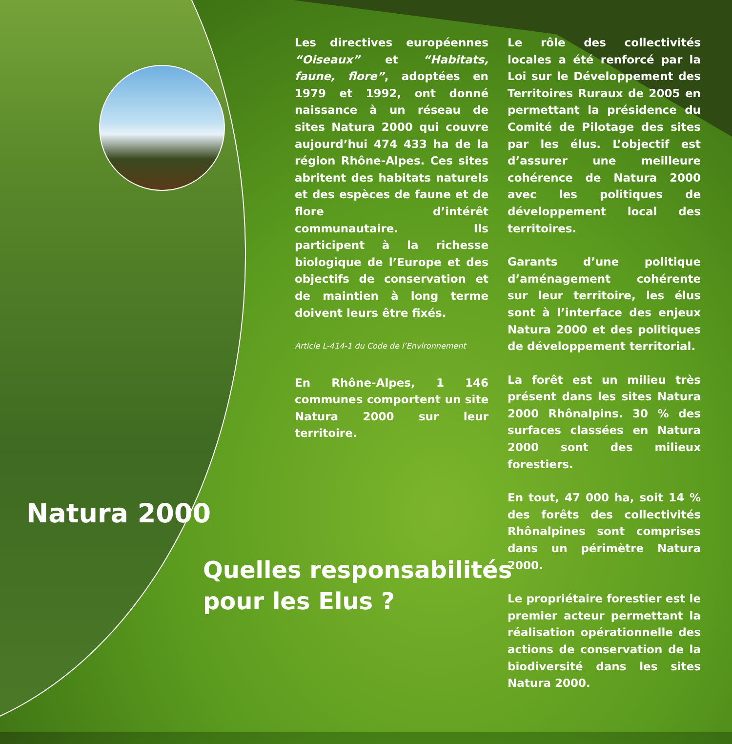Les directives européennes “Oiseaux” et “Habitats, faune, flore”, adoptées en 1979 et 1992, ont donné naissance à un réseau de sites Natura 2000 qui couvre aujourd’hui 474 433 ha de la région Rhône-Alpes. Ces sites abritent des habitats naturels et des espèces de faune et de flore d’intérêt communautaire. Ils participent à la richesse biologique de l’Europe et des objectifs de conservation et de maintien à long terme doivent leurs être fixés.
Article L-414-1 du Code de l’Environnement
En Rhône-Alpes, 1 146 communes comportent un site Natura 2000 sur leur territoire.
Le rôle des collectivités locales a été renforcé par la Loi sur le Développement des Territoires Ruraux de 2005 en permettant la présidence du Comité de Pilotage des sites par les élus. L’objectif est d’assurer une meilleure cohérence de Natura 2000 avec les politiques de développement local des territoires.
Garants d’une politique d’aménagement cohérente sur leur territoire, les élus sont à l’interface des enjeux Natura 2000 et des politiques de développement territorial.
La forêt est un milieu très présent dans les sites Natura 2000 Rhônalpins. 30 % des surfaces classées en Natura 2000 sont des milieux forestiers.
En tout, 47 000 ha, soit 14 % des forêts des collectivités Rhônalpines sont comprises dans un périmètre Natura 2000.
Le propriétaire forestier est le premier acteur permettant la réalisation opérationnelle des actions de conservation de la biodiversité dans les sites Natura 2000.
Natura 2000
Quelles responsabilités
pour les Elus ?